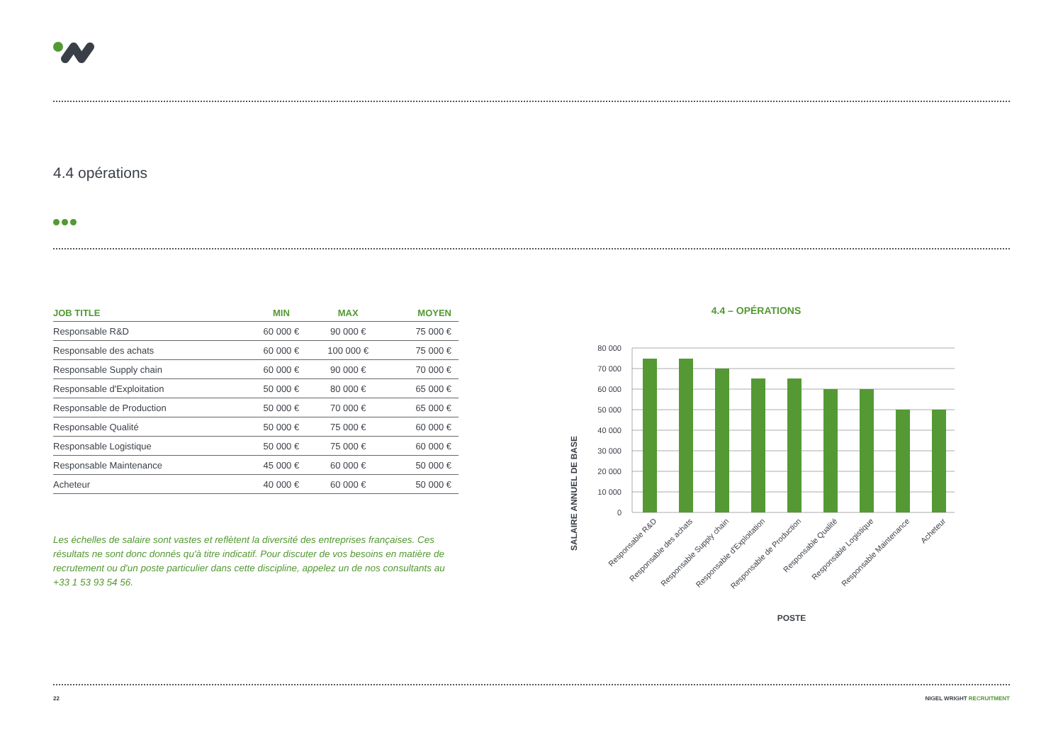4.4 opérations
| JOB TITLE | MIN | MAX | MOYEN |
| --- | --- | --- | --- |
| Responsable R&D | 60 000 € | 90 000 € | 75 000 € |
| Responsable des achats | 60 000 € | 100 000 € | 75 000 € |
| Responsable Supply chain | 60 000 € | 90 000 € | 70 000 € |
| Responsable d'Exploitation | 50 000 € | 80 000 € | 65 000 € |
| Responsable de Production | 50 000 € | 70 000 € | 65 000 € |
| Responsable Qualité | 50 000 € | 75 000 € | 60 000 € |
| Responsable Logistique | 50 000 € | 75 000 € | 60 000 € |
| Responsable Maintenance | 45 000 € | 60 000 € | 50 000 € |
| Acheteur | 40 000 € | 60 000 € | 50 000 € |
Les échelles de salaire sont vastes et reflètent la diversité des entreprises françaises. Ces résultats ne sont donc donnés qu'à titre indicatif. Pour discuter de vos besoins en matière de recrutement ou d'un poste particulier dans cette discipline, appelez un de nos consultants au +33 1 53 93 54 56.
4.4 – OPÉRATIONS
SALAIRE ANNUEL DE BASE
80 000
70 000
60 000
50 000
40 000
30 000
20 000
10 000
0
Responsable R&D
Responsable des achats
Responsable Supply chain
Responsable d'Exploitation
Responsable de Production
Responsable Qualité
Responsable Logistique
Responsable Maintenance
Acheteur
POSTE
22 NIGEL WRIGHT RECRUITMENT